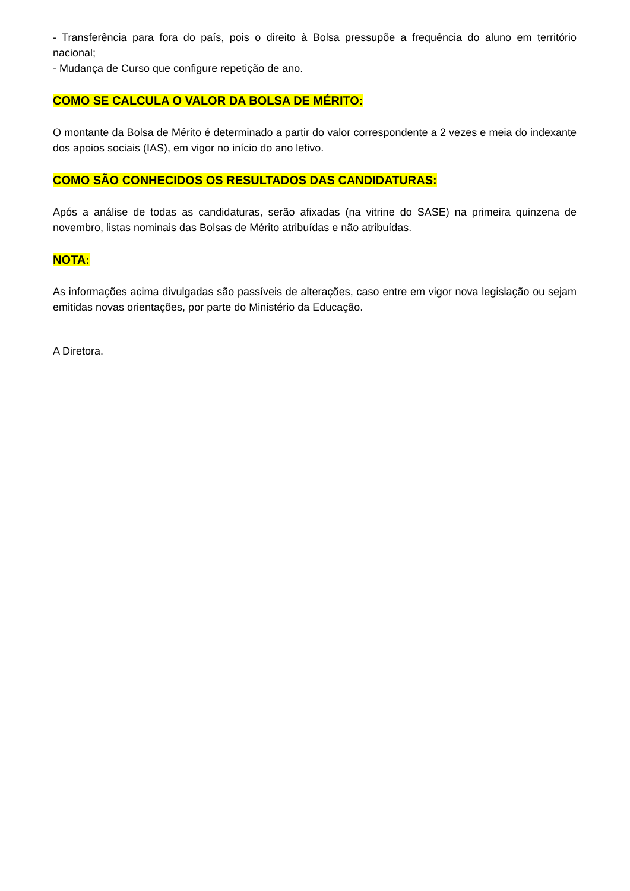- Transferência para fora do país, pois o direito à Bolsa pressupõe a frequência do aluno em território nacional;
- Mudança de Curso que configure repetição de ano.
COMO SE CALCULA O VALOR DA BOLSA DE MÉRITO:
O montante da Bolsa de Mérito é determinado a partir do valor correspondente a 2 vezes e meia do indexante dos apoios sociais (IAS), em vigor no início do ano letivo.
COMO SÃO CONHECIDOS OS RESULTADOS DAS CANDIDATURAS:
Após a análise de todas as candidaturas, serão afixadas (na vitrine do SASE) na primeira quinzena de novembro, listas nominais das Bolsas de Mérito atribuídas e não atribuídas.
NOTA:
As informações acima divulgadas são passíveis de alterações, caso entre em vigor nova legislação ou sejam emitidas novas orientações, por parte do Ministério da Educação.
A Diretora.